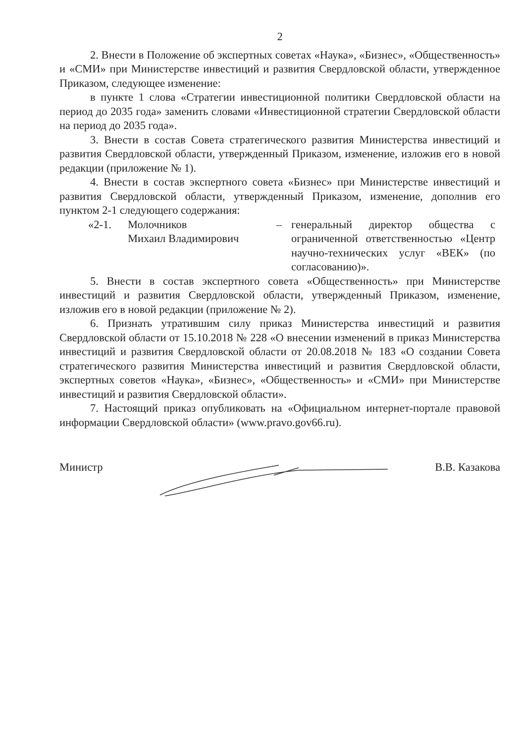2
2. Внести в Положение об экспертных советах «Наука», «Бизнес», «Общественность» и «СМИ» при Министерстве инвестиций и развития Свердловской области, утвержденное Приказом, следующее изменение:
в пункте 1 слова «Стратегии инвестиционной политики Свердловской области на период до 2035 года» заменить словами «Инвестиционной стратегии Свердловской области на период до 2035 года».
3. Внести в состав Совета стратегического развития Министерства инвестиций и развития Свердловской области, утвержденный Приказом, изменение, изложив его в новой редакции (приложение № 1).
4. Внести в состав экспертного совета «Бизнес» при Министерстве инвестиций и развития Свердловской области, утвержденный Приказом, изменение, дополнив его пунктом 2-1 следующего содержания:
«2-1. Молочников
Михаил Владимирович
– генеральный директор общества с ограниченной ответственностью «Центр научно-технических услуг «ВЕК» (по согласованию)».
5. Внести в состав экспертного совета «Общественность» при Министерстве инвестиций и развития Свердловской области, утвержденный Приказом, изменение, изложив его в новой редакции (приложение № 2).
6. Признать утратившим силу приказ Министерства инвестиций и развития Свердловской области от 15.10.2018 № 228 «О внесении изменений в приказ Министерства инвестиций и развития Свердловской области от 20.08.2018 № 183 «О создании Совета стратегического развития Министерства инвестиций и развития Свердловской области, экспертных советов «Наука», «Бизнес», «Общественность» и «СМИ» при Министерстве инвестиций и развития Свердловской области».
7. Настоящий приказ опубликовать на «Официальном интернет-портале правовой информации Свердловской области» (www.pravo.gov66.ru).
Министр В.В. Казакова